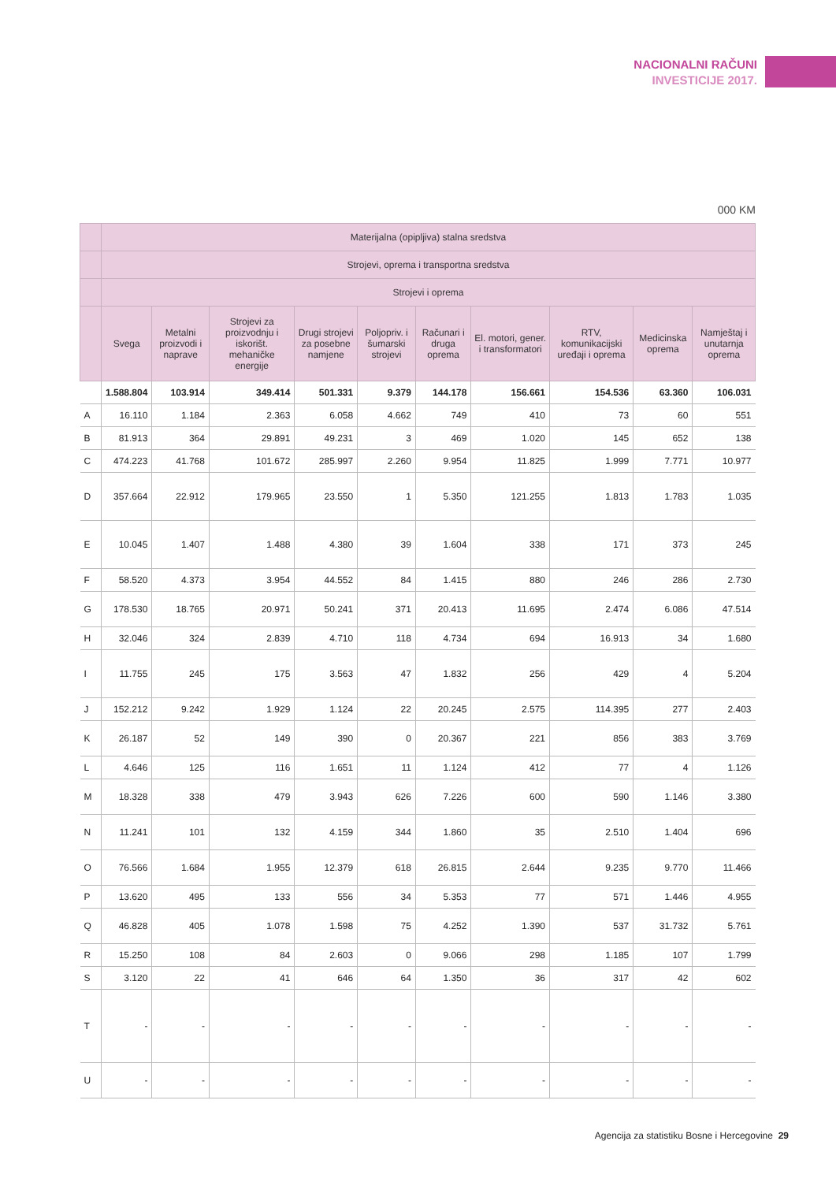NACIONALNI RAČUNI
INVESTICIJE 2017.
000 KM
| | Materijalna (opipljiva) stalna sredstva | | | | | | | | | |
| --- | --- | --- | --- | --- | --- | --- | --- | --- | --- | --- |
| | Strojevi, oprema i transportna sredstva | | | | | | | | | |
| | Strojevi i oprema | | | | | | | | | |
| | Svega | Metalni proizvodi i naprave | Strojevi za proizvodnju i iskorišt. mehaničke energije | Drugi strojevi za posebne namjene | Poljopriv. i šumarski strojevi | Računari i druga oprema | El. motori, gener. i transformatori | RTV, komunikacijski uređaji i oprema | Medicinska oprema | Namještaj i unutarnja oprema |
| | 1.588.804 | 103.914 | 349.414 | 501.331 | 9.379 | 144.178 | 156.661 | 154.536 | 63.360 | 106.031 |
| A | 16.110 | 1.184 | 2.363 | 6.058 | 4.662 | 749 | 410 | 73 | 60 | 551 |
| B | 81.913 | 364 | 29.891 | 49.231 | 3 | 469 | 1.020 | 145 | 652 | 138 |
| C | 474.223 | 41.768 | 101.672 | 285.997 | 2.260 | 9.954 | 11.825 | 1.999 | 7.771 | 10.977 |
| D | 357.664 | 22.912 | 179.965 | 23.550 | 1 | 5.350 | 121.255 | 1.813 | 1.783 | 1.035 |
| E | 10.045 | 1.407 | 1.488 | 4.380 | 39 | 1.604 | 338 | 171 | 373 | 245 |
| F | 58.520 | 4.373 | 3.954 | 44.552 | 84 | 1.415 | 880 | 246 | 286 | 2.730 |
| G | 178.530 | 18.765 | 20.971 | 50.241 | 371 | 20.413 | 11.695 | 2.474 | 6.086 | 47.514 |
| H | 32.046 | 324 | 2.839 | 4.710 | 118 | 4.734 | 694 | 16.913 | 34 | 1.680 |
| I | 11.755 | 245 | 175 | 3.563 | 47 | 1.832 | 256 | 429 | 4 | 5.204 |
| J | 152.212 | 9.242 | 1.929 | 1.124 | 22 | 20.245 | 2.575 | 114.395 | 277 | 2.403 |
| K | 26.187 | 52 | 149 | 390 | 0 | 20.367 | 221 | 856 | 383 | 3.769 |
| L | 4.646 | 125 | 116 | 1.651 | 11 | 1.124 | 412 | 77 | 4 | 1.126 |
| M | 18.328 | 338 | 479 | 3.943 | 626 | 7.226 | 600 | 590 | 1.146 | 3.380 |
| N | 11.241 | 101 | 132 | 4.159 | 344 | 1.860 | 35 | 2.510 | 1.404 | 696 |
| O | 76.566 | 1.684 | 1.955 | 12.379 | 618 | 26.815 | 2.644 | 9.235 | 9.770 | 11.466 |
| P | 13.620 | 495 | 133 | 556 | 34 | 5.353 | 77 | 571 | 1.446 | 4.955 |
| Q | 46.828 | 405 | 1.078 | 1.598 | 75 | 4.252 | 1.390 | 537 | 31.732 | 5.761 |
| R | 15.250 | 108 | 84 | 2.603 | 0 | 9.066 | 298 | 1.185 | 107 | 1.799 |
| S | 3.120 | 22 | 41 | 646 | 64 | 1.350 | 36 | 317 | 42 | 602 |
| T | - | - | - | - | - | - | - | - | - | - |
| U | - | - | - | - | - | - | - | - | - | - |
Agencija za statistiku Bosne i Hercegovine 29